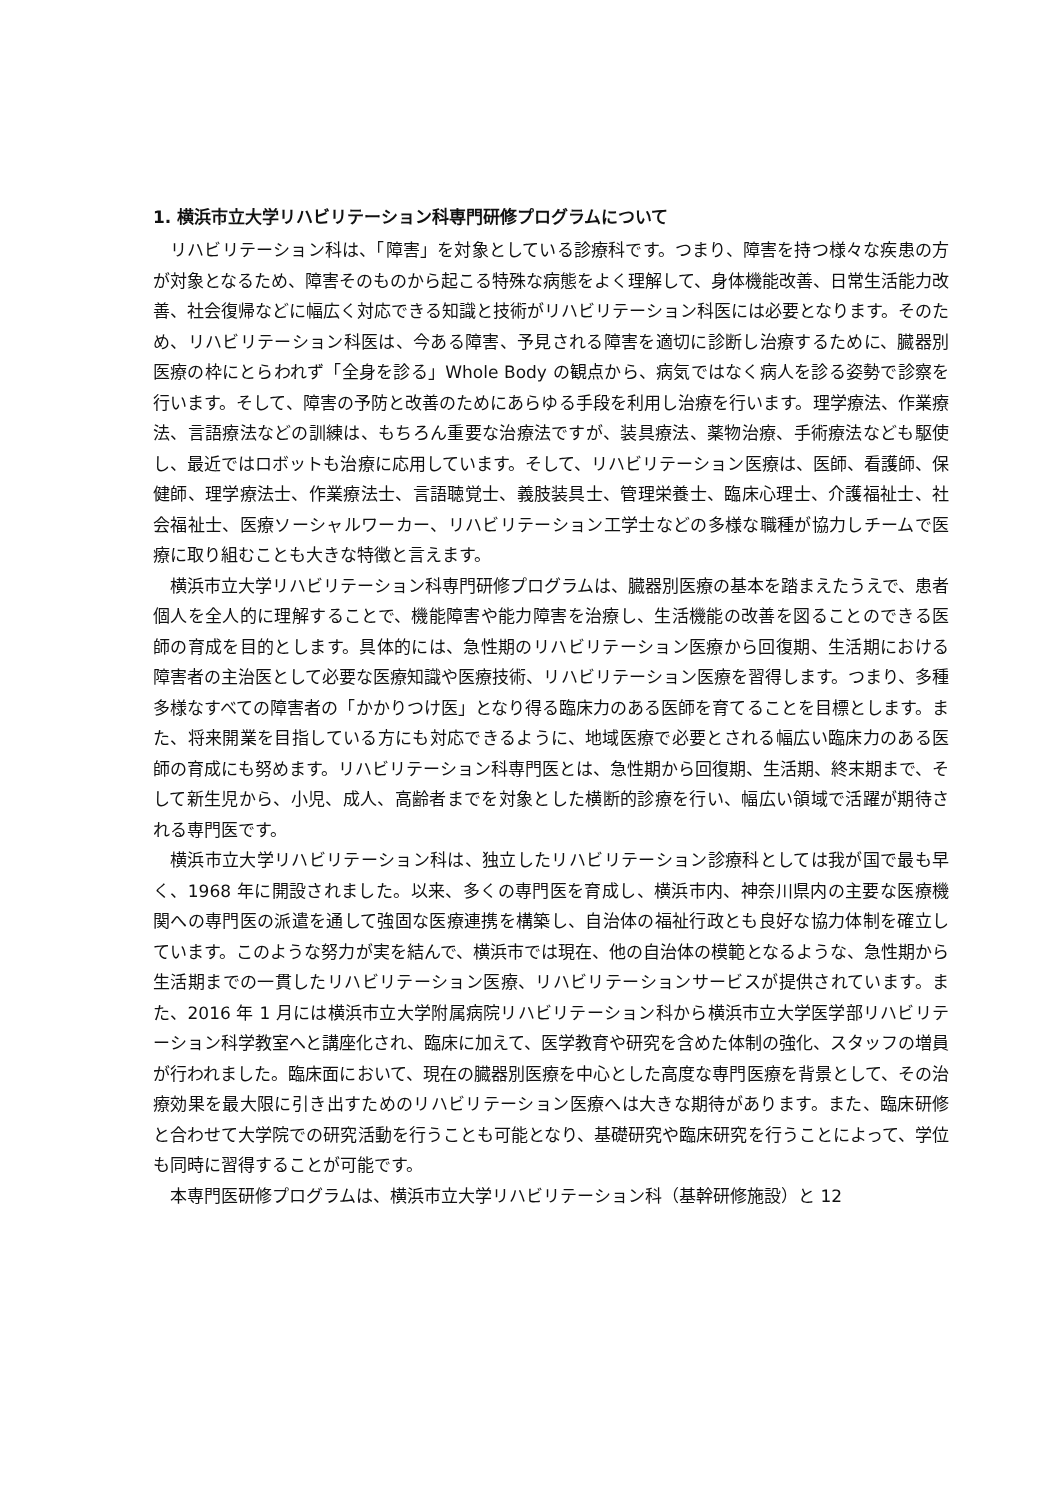1. 横浜市立大学リハビリテーション科専門研修プログラムについて
リハビリテーション科は、「障害」を対象としている診療科です。つまり、障害を持つ様々な疾患の方が対象となるため、障害そのものから起こる特殊な病態をよく理解して、身体機能改善、日常生活能力改善、社会復帰などに幅広く対応できる知識と技術がリハビリテーション科医には必要となります。そのため、リハビリテーション科医は、今ある障害、予見される障害を適切に診断し治療するために、臓器別医療の枠にとらわれず「全身を診る」Whole Body の観点から、病気ではなく病人を診る姿勢で診察を行います。そして、障害の予防と改善のためにあらゆる手段を利用し治療を行います。理学療法、作業療法、言語療法などの訓練は、もちろん重要な治療法ですが、装具療法、薬物治療、手術療法なども駆使し、最近ではロボットも治療に応用しています。そして、リハビリテーション医療は、医師、看護師、保健師、理学療法士、作業療法士、言語聴覚士、義肢装具士、管理栄養士、臨床心理士、介護福祉士、社会福祉士、医療ソーシャルワーカー、リハビリテーション工学士などの多様な職種が協力しチームで医療に取り組むことも大きな特徴と言えます。
横浜市立大学リハビリテーション科専門研修プログラムは、臓器別医療の基本を踏まえたうえで、患者個人を全人的に理解することで、機能障害や能力障害を治療し、生活機能の改善を図ることのできる医師の育成を目的とします。具体的には、急性期のリハビリテーション医療から回復期、生活期における障害者の主治医として必要な医療知識や医療技術、リハビリテーション医療を習得します。つまり、多種多様なすべての障害者の「かかりつけ医」となり得る臨床力のある医師を育てることを目標とします。また、将来開業を目指している方にも対応できるように、地域医療で必要とされる幅広い臨床力のある医師の育成にも努めます。リハビリテーション科専門医とは、急性期から回復期、生活期、終末期まで、そして新生児から、小児、成人、高齢者までを対象とした横断的診療を行い、幅広い領域で活躍が期待される専門医です。
横浜市立大学リハビリテーション科は、独立したリハビリテーション診療科としては我が国で最も早く、1968 年に開設されました。以来、多くの専門医を育成し、横浜市内、神奈川県内の主要な医療機関への専門医の派遣を通して強固な医療連携を構築し、自治体の福祉行政とも良好な協力体制を確立しています。このような努力が実を結んで、横浜市では現在、他の自治体の模範となるような、急性期から生活期までの一貫したリハビリテーション医療、リハビリテーションサービスが提供されています。また、2016 年 1 月には横浜市立大学附属病院リハビリテーション科から横浜市立大学医学部リハビリテーション科学教室へと講座化され、臨床に加えて、医学教育や研究を含めた体制の強化、スタッフの増員が行われました。臨床面において、現在の臓器別医療を中心とした高度な専門医療を背景として、その治療効果を最大限に引き出すためのリハビリテーション医療へは大きな期待があります。また、臨床研修と合わせて大学院での研究活動を行うことも可能となり、基礎研究や臨床研究を行うことによって、学位も同時に習得することが可能です。
本専門医研修プログラムは、横浜市立大学リハビリテーション科（基幹研修施設）と 12